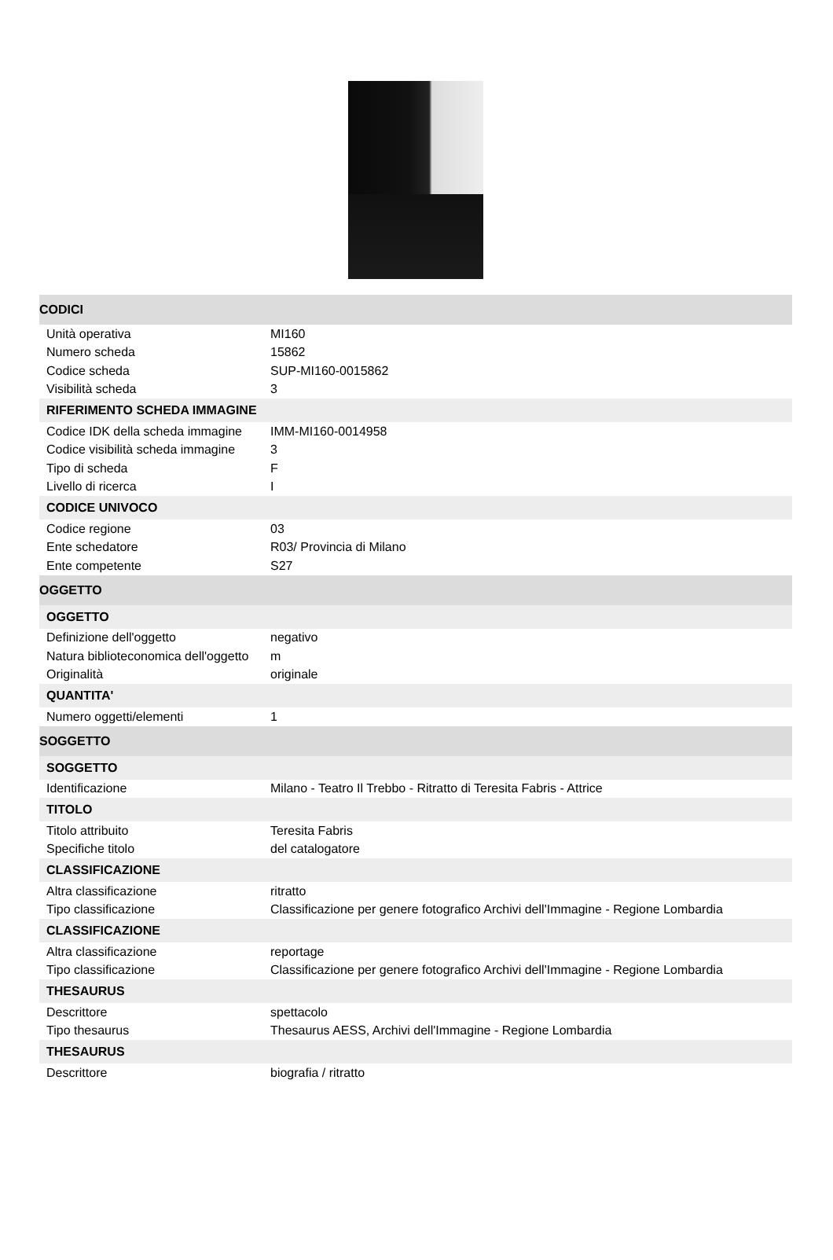| CODICI | |
| Unità operativa | MI160 |
| Numero scheda | 15862 |
| Codice scheda | SUP-MI160-0015862 |
| Visibilità scheda | 3 |
| RIFERIMENTO SCHEDA IMMAGINE | |
| Codice IDK della scheda immagine | IMM-MI160-0014958 |
| Codice visibilità scheda immagine | 3 |
| Tipo di scheda | F |
| Livello di ricerca | I |
| CODICE UNIVOCO | |
| Codice regione | 03 |
| Ente schedatore | R03/ Provincia di Milano |
| Ente competente | S27 |
| OGGETTO | |
| OGGETTO | |
| Definizione dell'oggetto | negativo |
| Natura biblioteconomica dell'oggetto | m |
| Originalità | originale |
| QUANTITA' | |
| Numero oggetti/elementi | 1 |
| SOGGETTO | |
| SOGGETTO | |
| Identificazione | Milano - Teatro Il Trebbo - Ritratto di Teresita Fabris - Attrice |
| TITOLO | |
| Titolo attribuito | Teresita Fabris |
| Specifiche titolo | del catalogatore |
| CLASSIFICAZIONE | |
| Altra classificazione | ritratto |
| Tipo classificazione | Classificazione per genere fotografico Archivi dell'Immagine - Regione Lombardia |
| CLASSIFICAZIONE | |
| Altra classificazione | reportage |
| Tipo classificazione | Classificazione per genere fotografico Archivi dell'Immagine - Regione Lombardia |
| THESAURUS | |
| Descrittore | spettacolo |
| Tipo thesaurus | Thesaurus AESS, Archivi dell'Immagine - Regione Lombardia |
| THESAURUS | |
| Descrittore | biografia / ritratto |